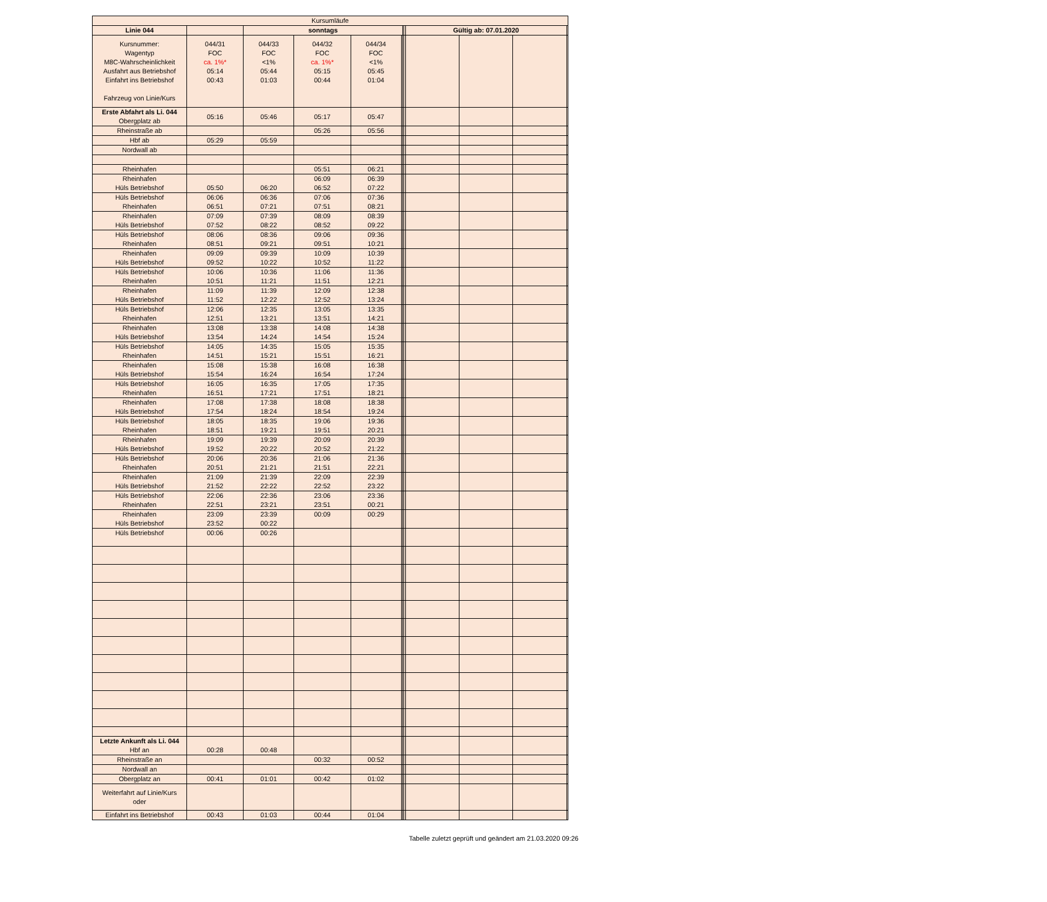| Kursumläufe | | | | | | | | | | | |
| Linie 044 | | sonntags | | | | | | Gültig ab: 07.01.2020 | | | |
| Kursnummer: Wagentyp M8C-Wahrscheinlichkeit Ausfahrt aus Betriebshof Einfahrt ins Betriebshof Fahrzeug von Linie/Kurs | 044/31 FOC ca. 1%* 05:14 00:43 | 044/33 FOC <1% 05:44 01:03 | 044/32 FOC ca. 1%* 05:15 00:44 | 044/34 FOC <1% 05:45 01:04 | | | | | | | |
| Erste Abfahrt als Li. 044 Obergplatz ab | 05:16 | 05:46 | 05:17 | 05:47 | | | | | | | |
| Rheinstraße ab | | | 05:26 | 05:56 | | | | | | | |
| Hbf ab | 05:29 | 05:59 | | | | | | | | | |
| Nordwall ab | | | | | | | | | | | |
| Rheinhafen | | | 05:51 | 06:21 | | | | | | | |
| Rheinhafen Hüls Betriebshof | 05:50 | 06:20 | 06:09 06:52 | 06:39 07:22 | | | | | | | |
| Hüls Betriebshof Rheinhafen | 06:06 06:51 | 06:36 07:21 | 07:06 07:51 | 07:36 08:21 | | | | | | | |
| Rheinhafen Hüls Betriebshof | 07:09 07:52 | 07:39 08:22 | 08:09 08:52 | 08:39 09:22 | | | | | | | |
| Hüls Betriebshof Rheinhafen | 08:06 08:51 | 08:36 09:21 | 09:06 09:51 | 09:36 10:21 | | | | | | | |
| Rheinhafen Hüls Betriebshof | 09:09 09:52 | 09:39 10:22 | 10:09 10:52 | 10:39 11:22 | | | | | | | |
| Hüls Betriebshof Rheinhafen | 10:06 10:51 | 10:36 11:21 | 11:06 11:51 | 11:36 12:21 | | | | | | | |
| Rheinhafen Hüls Betriebshof | 11:09 11:52 | 11:39 12:22 | 12:09 12:52 | 12:38 13:24 | | | | | | | |
| Hüls Betriebshof Rheinhafen | 12:06 12:51 | 12:35 13:21 | 13:05 13:51 | 13:35 14:21 | | | | | | | |
| Rheinhafen Hüls Betriebshof | 13:08 13:54 | 13:38 14:24 | 14:08 14:54 | 14:38 15:24 | | | | | | | |
| Hüls Betriebshof Rheinhafen | 14:05 14:51 | 14:35 15:21 | 15:05 15:51 | 15:35 16:21 | | | | | | | |
| Rheinhafen Hüls Betriebshof | 15:08 15:54 | 15:38 16:24 | 16:08 16:54 | 16:38 17:24 | | | | | | | |
| Hüls Betriebshof Rheinhafen | 16:05 16:51 | 16:35 17:21 | 17:05 17:51 | 17:35 18:21 | | | | | | | |
| Rheinhafen Hüls Betriebshof | 17:08 17:54 | 17:38 18:24 | 18:08 18:54 | 18:38 19:24 | | | | | | | |
| Hüls Betriebshof Rheinhafen | 18:05 18:51 | 18:35 19:21 | 19:06 19:51 | 19:36 20:21 | | | | | | | |
| Rheinhafen Hüls Betriebshof | 19:09 19:52 | 19:39 20:22 | 20:09 20:52 | 20:39 21:22 | | | | | | | |
| Hüls Betriebshof Rheinhafen | 20:06 20:51 | 20:36 21:21 | 21:06 21:51 | 21:36 22:21 | | | | | | | |
| Rheinhafen Hüls Betriebshof | 21:09 21:52 | 21:39 22:22 | 22:09 22:52 | 22:39 23:22 | | | | | | | |
| Hüls Betriebshof Rheinhafen | 22:06 22:51 | 22:36 23:21 | 23:06 23:51 | 23:36 00:21 | | | | | | | |
| Rheinhafen Hüls Betriebshof | 23:09 23:52 | 23:39 00:22 | 00:09 | 00:29 | | | | | | | |
| Hüls Betriebshof | 00:06 | 00:26 | | | | | | | | | |
| Letzte Ankunft als Li. 044 Hbf an | 00:28 | 00:48 | | | | | | | | | |
| Rheinstraße an | | | 00:32 | 00:52 | | | | | | | |
| Nordwall an | | | | | | | | | | | |
| Obergplatz an | 00:41 | 01:01 | 00:42 | 01:02 | | | | | | | |
| Weiterfahrt auf Linie/Kurs oder | | | | | | | | | | | |
| Einfahrt ins Betriebshof | 00:43 | 01:03 | 00:44 | 01:04 | | | | | | | |
Tabelle zuletzt geprüft und geändert am 21.03.2020 09:26